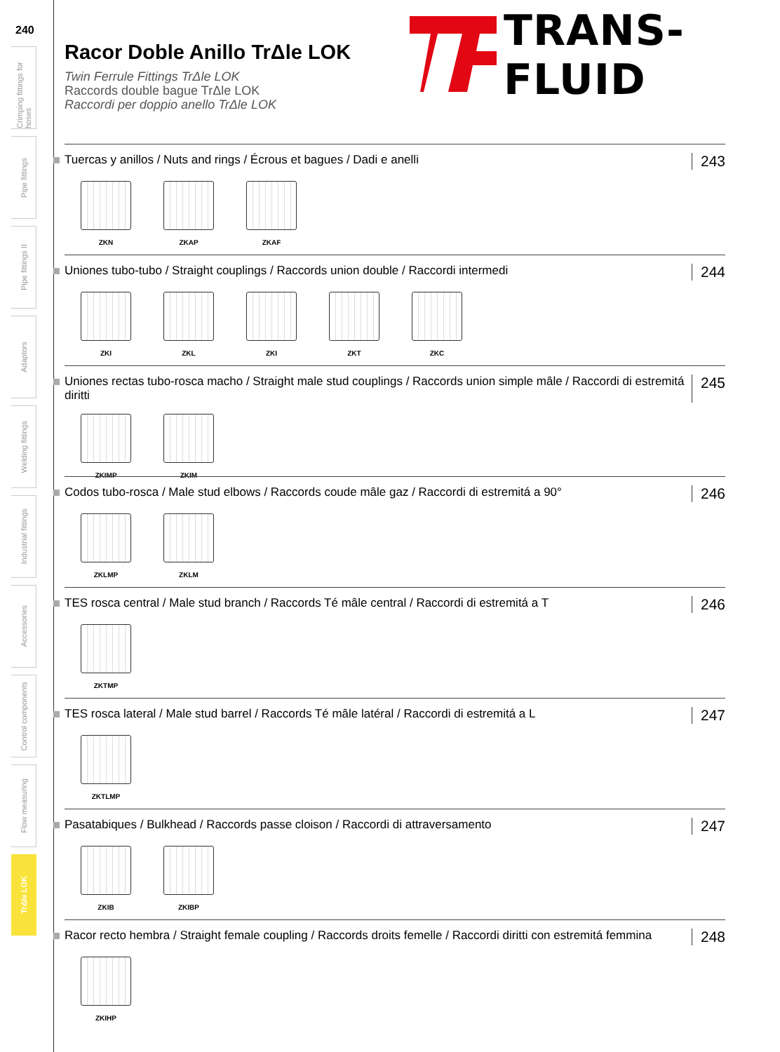240
Crimping fittings for hoses
Pipe fittings
Pipe fittings II
Adaptors
Welding fittings
Industrial fittings
Accessories
Control components
Flow measuring
TrΔle LOK
Racor Doble Anillo TrΔle LOK
Twin Ferrule Fittings TrΔle LOK
Raccords double bague TrΔle LOK
Raccordi per doppio anello TrΔle LOK
TRANS-FLUID
Tuercas y anillos / Nuts and rings / Écrous et bagues / Dadi e anelli 243
ZKN ZKAP ZKAF
Uniones tubo-tubo / Straight couplings / Raccords union double / Raccordi intermedi 244
ZKI ZKL ZKI ZKT ZKC
Uniones rectas tubo-rosca macho / Straight male stud couplings / Raccords union simple mâle / Raccordi di estremitá diritti 245
ZKIMP ZKIM
Codos tubo-rosca / Male stud elbows / Raccords coude mâle gaz / Raccordi di estremitá a 90° 246
ZKLMP ZKLM
TES rosca central / Male stud branch / Raccords Té mâle central / Raccordi di estremitá a T 246
ZKTMP
TES rosca lateral / Male stud barrel / Raccords Té mâle latéral / Raccordi di estremitá a L 247
ZKTLMP
Pasatabiques / Bulkhead / Raccords passe cloison / Raccordi di attraversamento 247
ZKIB ZKIBP
Racor recto hembra / Straight female coupling / Raccords droits femelle / Raccordi diritti con estremitá femmina 248
ZKIHP